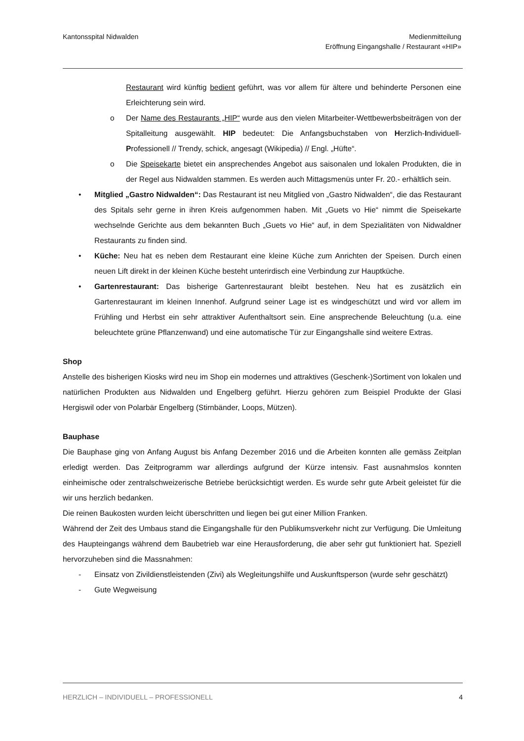Kantonsspital Nidwalden Medienmitteilung
Eröffnung Eingangshalle / Restaurant «HIP»
Restaurant wird künftig bedient geführt, was vor allem für ältere und behinderte Personen eine Erleichterung sein wird.
o Der Name des Restaurants „HIP“ wurde aus den vielen Mitarbeiter-Wettbewerbsbeiträgen von der Spitalleitung ausgewählt. HIP bedeutet: Die Anfangsbuchstaben von Herzlich-Individuell-Professionell // Trendy, schick, angesagt (Wikipedia) // Engl. „Hüfte“.
o Die Speisekarte bietet ein ansprechendes Angebot aus saisonalen und lokalen Produkten, die in der Regel aus Nidwalden stammen. Es werden auch Mittagsmenüs unter Fr. 20.- erhältlich sein.
• Mitglied „Gastro Nidwalden“: Das Restaurant ist neu Mitglied von „Gastro Nidwalden“, die das Restaurant des Spitals sehr gerne in ihren Kreis aufgenommen haben. Mit „Guets vo Hie“ nimmt die Speisekarte wechselnde Gerichte aus dem bekannten Buch „Guets vo Hie“ auf, in dem Spezialitäten von Nidwaldner Restaurants zu finden sind.
• Küche: Neu hat es neben dem Restaurant eine kleine Küche zum Anrichten der Speisen. Durch einen neuen Lift direkt in der kleinen Küche besteht unterirdisch eine Verbindung zur Hauptküche.
• Gartenrestaurant: Das bisherige Gartenrestaurant bleibt bestehen. Neu hat es zusätzlich ein Gartenrestaurant im kleinen Innenhof. Aufgrund seiner Lage ist es windgeschützt und wird vor allem im Frühling und Herbst ein sehr attraktiver Aufenthaltsort sein. Eine ansprechende Beleuchtung (u.a. eine beleuchtete grüne Pflanzenwand) und eine automatische Tür zur Eingangshalle sind weitere Extras.
Shop
Anstelle des bisherigen Kiosks wird neu im Shop ein modernes und attraktives (Geschenk-)Sortiment von lokalen und natürlichen Produkten aus Nidwalden und Engelberg geführt. Hierzu gehören zum Beispiel Produkte der Glasi Hergiswil oder von Polarbär Engelberg (Stirnbänder, Loops, Mützen).
Bauphase
Die Bauphase ging von Anfang August bis Anfang Dezember 2016 und die Arbeiten konnten alle gemäss Zeitplan erledigt werden. Das Zeitprogramm war allerdings aufgrund der Kürze intensiv. Fast ausnahmslos konnten einheimische oder zentralschweizerische Betriebe berücksichtigt werden. Es wurde sehr gute Arbeit geleistet für die wir uns herzlich bedanken.
Die reinen Baukosten wurden leicht überschritten und liegen bei gut einer Million Franken.
Während der Zeit des Umbaus stand die Eingangshalle für den Publikumsverkehr nicht zur Verfügung. Die Umleitung des Haupteingangs während dem Baubetrieb war eine Herausforderung, die aber sehr gut funktioniert hat. Speziell hervorzuheben sind die Massnahmen:
- Einsatz von Zivildienstleistenden (Zivi) als Wegleitungshilfe und Auskunftsperson (wurde sehr geschätzt)
- Gute Wegweisung
HERZLICH – INDIVIDUELL – PROFESSIONELL 4